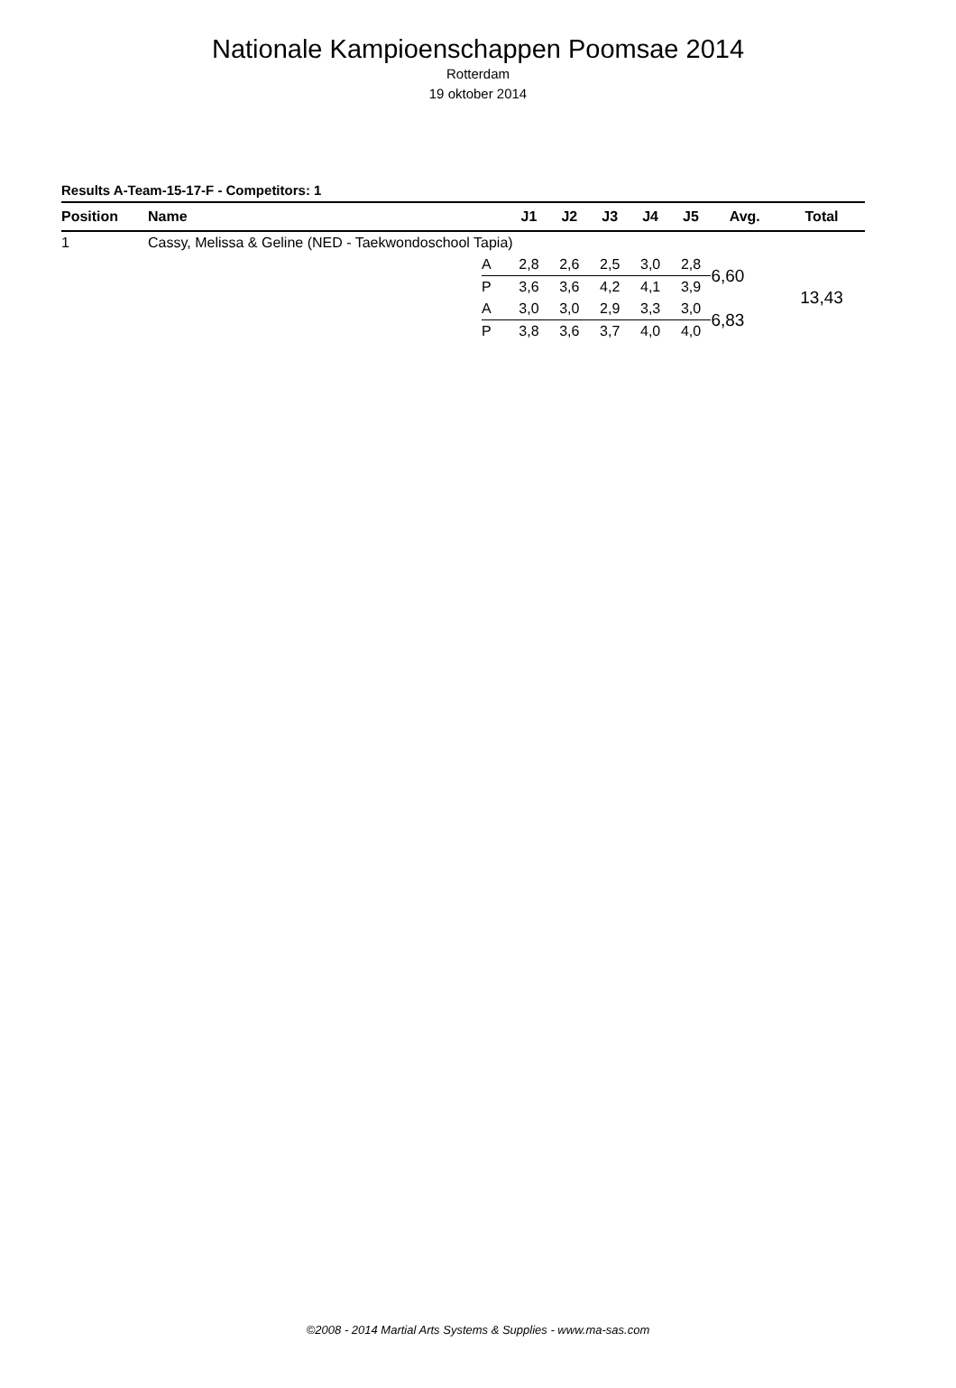Nationale Kampioenschappen Poomsae 2014
Rotterdam
19 oktober 2014
Results A-Team-15-17-F - Competitors: 1
| Position | Name | | J1 | J2 | J3 | J4 | J5 | Avg. | Total |
| --- | --- | --- | --- | --- | --- | --- | --- | --- | --- |
| 1 | Cassy, Melissa & Geline (NED - Taekwondoschool Tapia) | | | | | | | | |
| | | A | 2,8 | 2,6 | 2,5 | 3,0 | 2,8 | 6,60 | 13,43 |
| | | P | 3,6 | 3,6 | 4,2 | 4,1 | 3,9 | | |
| | | A | 3,0 | 3,0 | 2,9 | 3,3 | 3,0 | 6,83 | |
| | | P | 3,8 | 3,6 | 3,7 | 4,0 | 4,0 | | |
©2008 - 2014 Martial Arts Systems & Supplies - www.ma-sas.com